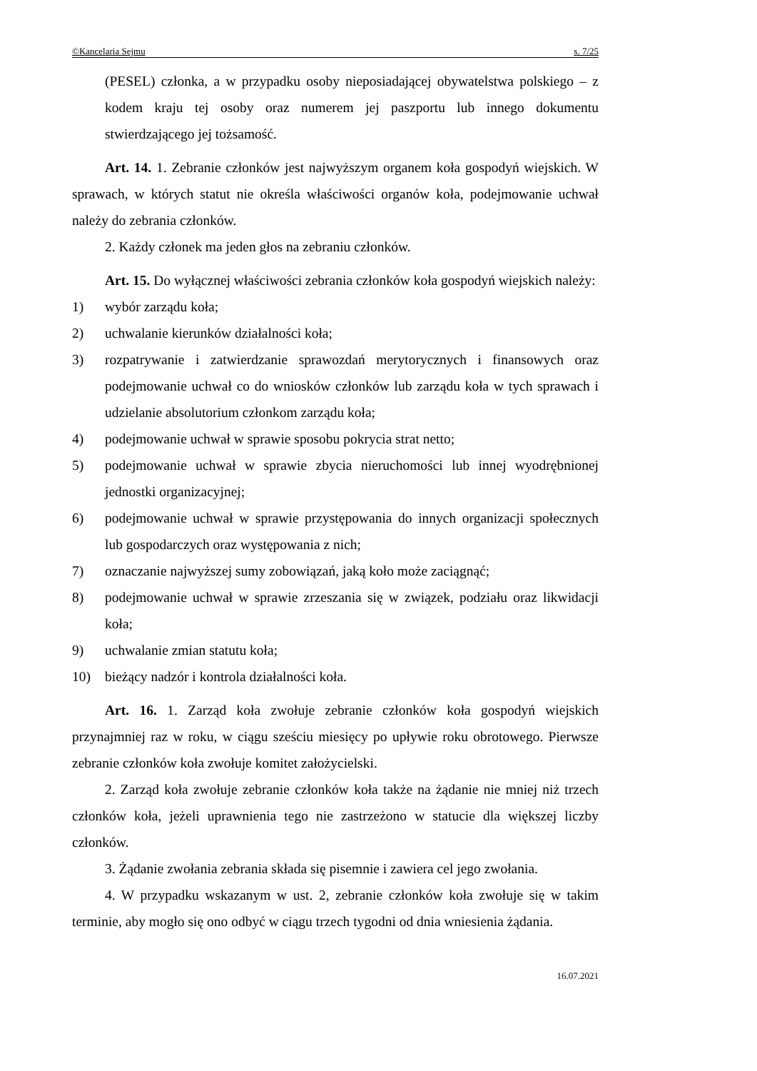©Kancelaria Sejmu s. 7/25
(PESEL) członka, a w przypadku osoby nieposiadającej obywatelstwa polskiego – z kodem kraju tej osoby oraz numerem jej paszportu lub innego dokumentu stwierdzającego jej tożsamość.
Art. 14. 1. Zebranie członków jest najwyższym organem koła gospodyń wiejskich. W sprawach, w których statut nie określa właściwości organów koła, podejmowanie uchwał należy do zebrania członków.
2. Każdy członek ma jeden głos na zebraniu członków.
Art. 15. Do wyłącznej właściwości zebrania członków koła gospodyń wiejskich należy:
1) wybór zarządu koła;
2) uchwalanie kierunków działalności koła;
3) rozpatrywanie i zatwierdzanie sprawozdań merytorycznych i finansowych oraz podejmowanie uchwał co do wniosków członków lub zarządu koła w tych sprawach i udzielanie absolutorium członkom zarządu koła;
4) podejmowanie uchwał w sprawie sposobu pokrycia strat netto;
5) podejmowanie uchwał w sprawie zbycia nieruchomości lub innej wyodrębnionej jednostki organizacyjnej;
6) podejmowanie uchwał w sprawie przystępowania do innych organizacji społecznych lub gospodarczych oraz występowania z nich;
7) oznaczanie najwyższej sumy zobowiązań, jaką koło może zaciągnąć;
8) podejmowanie uchwał w sprawie zrzeszania się w związek, podziału oraz likwidacji koła;
9) uchwalanie zmian statutu koła;
10) bieżący nadzór i kontrola działalności koła.
Art. 16. 1. Zarząd koła zwołuje zebranie członków koła gospodyń wiejskich przynajmniej raz w roku, w ciągu sześciu miesięcy po upływie roku obrotowego. Pierwsze zebranie członków koła zwołuje komitet założycielski.
2. Zarząd koła zwołuje zebranie członków koła także na żądanie nie mniej niż trzech członków koła, jeżeli uprawnienia tego nie zastrzeżono w statucie dla większej liczby członków.
3. Żądanie zwołania zebrania składa się pisemnie i zawiera cel jego zwołania.
4. W przypadku wskazanym w ust. 2, zebranie członków koła zwołuje się w takim terminie, aby mogło się ono odbyć w ciągu trzech tygodni od dnia wniesienia żądania.
16.07.2021